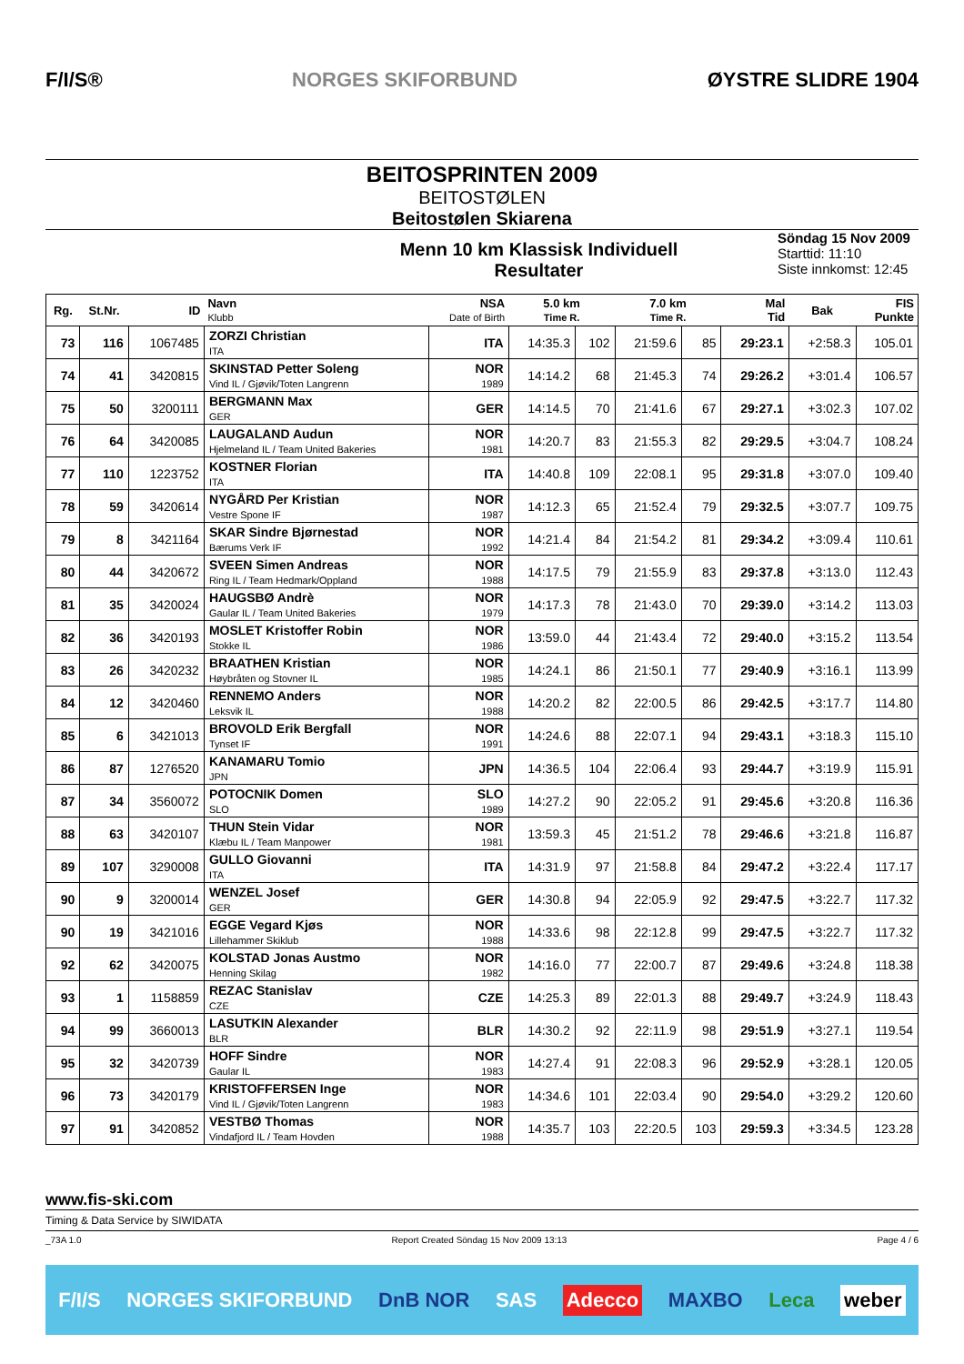F/I/S® NORGES SKIFORBUND ØYSTRE SLIDRE 1904
BEITOSPRINTEN 2009
BEITOSTØLEN
Beitostølen Skiarena
Menn 10 km Klassisk Individuell
Resultater
Söndag 15 Nov 2009
Starttid: 11:10
Siste innkomst: 12:45
| Rg. | St.Nr. | ID | Navn Klubb | NSA Date of Birth | 5.0 km Time R. | | 7.0 km Time R. | | Mal Tid | Bak | FIS Punkte |
| --- | --- | --- | --- | --- | --- | --- | --- | --- | --- | --- | --- |
| 73 | 116 | 1067485 | ZORZI Christian ITA | ITA | 14:35.3 | 102 | 21:59.6 | 85 | 29:23.1 | +2:58.3 | 105.01 |
| 74 | 41 | 3420815 | SKINSTAD Petter Soleng Vind IL / Gjøvik/Toten Langrenn | NOR 1989 | 14:14.2 | 68 | 21:45.3 | 74 | 29:26.2 | +3:01.4 | 106.57 |
| 75 | 50 | 3200111 | BERGMANN Max GER | GER | 14:14.5 | 70 | 21:41.6 | 67 | 29:27.1 | +3:02.3 | 107.02 |
| 76 | 64 | 3420085 | LAUGALAND Audun Hjelmeland IL / Team United Bakeries | NOR 1981 | 14:20.7 | 83 | 21:55.3 | 82 | 29:29.5 | +3:04.7 | 108.24 |
| 77 | 110 | 1223752 | KOSTNER Florian ITA | ITA | 14:40.8 | 109 | 22:08.1 | 95 | 29:31.8 | +3:07.0 | 109.40 |
| 78 | 59 | 3420614 | NYGÅRD Per Kristian Vestre Spone IF | NOR 1987 | 14:12.3 | 65 | 21:52.4 | 79 | 29:32.5 | +3:07.7 | 109.75 |
| 79 | 8 | 3421164 | SKAR Sindre Bjørnestad Bærums Verk IF | NOR 1992 | 14:21.4 | 84 | 21:54.2 | 81 | 29:34.2 | +3:09.4 | 110.61 |
| 80 | 44 | 3420672 | SVEEN Simen Andreas Ring IL / Team Hedmark/Oppland | NOR 1988 | 14:17.5 | 79 | 21:55.9 | 83 | 29:37.8 | +3:13.0 | 112.43 |
| 81 | 35 | 3420024 | HAUGSBØ Andrè Gaular IL / Team United Bakeries | NOR 1979 | 14:17.3 | 78 | 21:43.0 | 70 | 29:39.0 | +3:14.2 | 113.03 |
| 82 | 36 | 3420193 | MOSLET Kristoffer Robin Stokke IL | NOR 1986 | 13:59.0 | 44 | 21:43.4 | 72 | 29:40.0 | +3:15.2 | 113.54 |
| 83 | 26 | 3420232 | BRAATHEN Kristian Høybråten og Stovner IL | NOR 1985 | 14:24.1 | 86 | 21:50.1 | 77 | 29:40.9 | +3:16.1 | 113.99 |
| 84 | 12 | 3420460 | RENNEMO Anders Leksvik IL | NOR 1988 | 14:20.2 | 82 | 22:00.5 | 86 | 29:42.5 | +3:17.7 | 114.80 |
| 85 | 6 | 3421013 | BROVOLD Erik Bergfall Tynset IF | NOR 1991 | 14:24.6 | 88 | 22:07.1 | 94 | 29:43.1 | +3:18.3 | 115.10 |
| 86 | 87 | 1276520 | KANAMARU Tomio JPN | JPN | 14:36.5 | 104 | 22:06.4 | 93 | 29:44.7 | +3:19.9 | 115.91 |
| 87 | 34 | 3560072 | POTOCNIK Domen SLO | SLO 1989 | 14:27.2 | 90 | 22:05.2 | 91 | 29:45.6 | +3:20.8 | 116.36 |
| 88 | 63 | 3420107 | THUN Stein Vidar Klæbu IL / Team Manpower | NOR 1981 | 13:59.3 | 45 | 21:51.2 | 78 | 29:46.6 | +3:21.8 | 116.87 |
| 89 | 107 | 3290008 | GULLO Giovanni ITA | ITA | 14:31.9 | 97 | 21:58.8 | 84 | 29:47.2 | +3:22.4 | 117.17 |
| 90 | 9 | 3200014 | WENZEL Josef GER | GER | 14:30.8 | 94 | 22:05.9 | 92 | 29:47.5 | +3:22.7 | 117.32 |
| 90 | 19 | 3421016 | EGGE Vegard Kjøs Lillehammer Skiklub | NOR 1988 | 14:33.6 | 98 | 22:12.8 | 99 | 29:47.5 | +3:22.7 | 117.32 |
| 92 | 62 | 3420075 | KOLSTAD Jonas Austmo Henning Skilag | NOR 1982 | 14:16.0 | 77 | 22:00.7 | 87 | 29:49.6 | +3:24.8 | 118.38 |
| 93 | 1 | 1158859 | REZAC Stanislav CZE | CZE | 14:25.3 | 89 | 22:01.3 | 88 | 29:49.7 | +3:24.9 | 118.43 |
| 94 | 99 | 3660013 | LASUTKIN Alexander BLR | BLR | 14:30.2 | 92 | 22:11.9 | 98 | 29:51.9 | +3:27.1 | 119.54 |
| 95 | 32 | 3420739 | HOFF Sindre Gaular IL | NOR 1983 | 14:27.4 | 91 | 22:08.3 | 96 | 29:52.9 | +3:28.1 | 120.05 |
| 96 | 73 | 3420179 | KRISTOFFERSEN Inge Vind IL / Gjøvik/Toten Langrenn | NOR 1983 | 14:34.6 | 101 | 22:03.4 | 90 | 29:54.0 | +3:29.2 | 120.60 |
| 97 | 91 | 3420852 | VESTBØ Thomas Vindafjord IL / Team Hovden | NOR 1988 | 14:35.7 | 103 | 22:20.5 | 103 | 29:59.3 | +3:34.5 | 123.28 |
www.fis-ski.com
Timing & Data Service by SIWIDATA
_73A 1.0 Report Created Söndag 15 Nov 2009 13:13 Page 4 / 6
F/I/S NORGES SKIFORBUND DnB NOR SAS Adecco MAXBO Leca weber